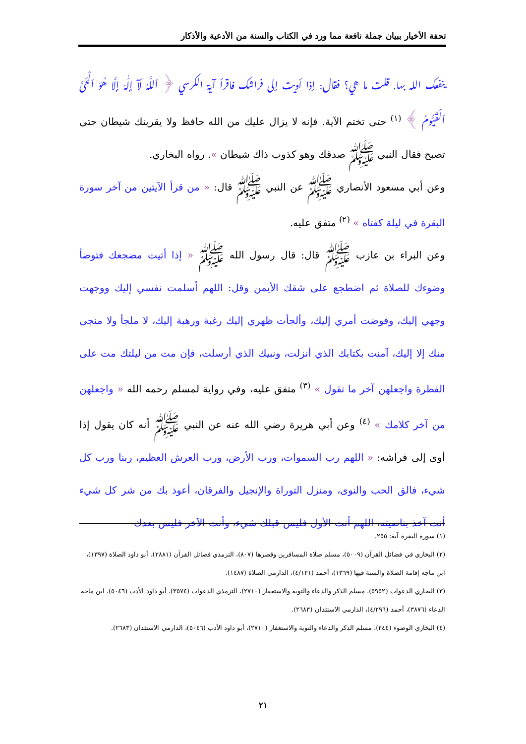تحفة الأخيار ببيان جملة نافعة مما ورد في الكتاب والسنة من الأدعية والأذكار
ينفعك الله بها. قلت ما هي؟ فقال: إذا أويت إلى فراشك فاقرأ آية الكرسي ﴿ ٱللَّهُ لَآ إِلَٰهَ إِلَّا هُوَ ٱلْحَىُّ ٱلْقَيُّومُ ﴾ <sup>(١)</sup> حتى تختم الآية. فإنه لا يزال عليك من الله حافظ ولا يقربنك شيطان حتى تصبح فقال النبي ﷺ صدقك وهو كذوب ذاك شيطان ». رواه البخاري.
وعن أبي مسعود الأنصاري ﷺ عن النبي ﷺ قال: « من قرأ الآيتين من آخر سورة البقرة في ليلة كفتاه » <sup>(٢)</sup> متفق عليه.
وعن البراء بن عازب ﷺ قال: قال رسول الله ﷺ « إذا أتيت مضجعك فتوضأ وضوءك للصلاة ثم اضطجع على شقك الأيمن وقل: اللهم أسلمت نفسي إليك ووجهت وجهي إليك، وفوضت أمري إليك، وألجأت ظهري إليك رغبة ورهبة إليك، لا ملجأ ولا منجى منك إلا إليك، آمنت بكتابك الذي أنزلت، ونبيك الذي أرسلت، فإن مت من ليلتك مت على الفطرة واجعلهن آخر ما تقول » <sup>(٣)</sup> متفق عليه، وفي رواية لمسلم رحمه الله « واجعلهن من آخر كلامك » <sup>(٤)</sup> وعن أبي هريرة رضي الله عنه عن النبي ﷺ أنه كان يقول إذا أوى إلى فراشه: « اللهم رب السموات، ورب الأرض، ورب العرش العظيم، ربنا ورب كل شيء، فالق الحب والنوى، ومنزل التوراة والإنجيل والفرقان، أعوذ بك من شر كل شيء أنت آخذ بناصيته، اللهم أنت الأول فليس قبلك شيء، وأنت الآخر فليس بعدك
(١) سورة البقرة آية: ٢٥٥.
(٢) البخاري في فضائل القرآن (٥٠٠٩)، مسلم صلاة المسافرين وقصرها (٨٠٧)، الترمذي فضائل القرآن (٢٨٨١)، أبو داود الصلاة (١٣٩٧)، ابن ماجه إقامة الصلاة والسنة فيها (١٣٦٩)، أحمد (٤/١٢١)، الدارمي الصلاة (١٤٨٧).
(٣) البخاري الدعوات (٥٩٥٢)، مسلم الذكر والدعاء والتوبة والاستغفار (٢٧١٠)، الترمذي الدعوات (٣٥٧٤)، أبو داود الأدب (٥٠٤٦)، ابن ماجه الدعاء (٣٨٧٦)، أحمد (٤/٢٩٦)، الدارمي الاستئذان (٢٦٨٣).
(٤) البخاري الوضوء (٢٤٤)، مسلم الذكر والدعاء والتوبة والاستغفار (٢٧١٠)، أبو داود الأدب (٥٠٤٦)، الدارمي الاستئذان (٢٦٨٣).
٢١